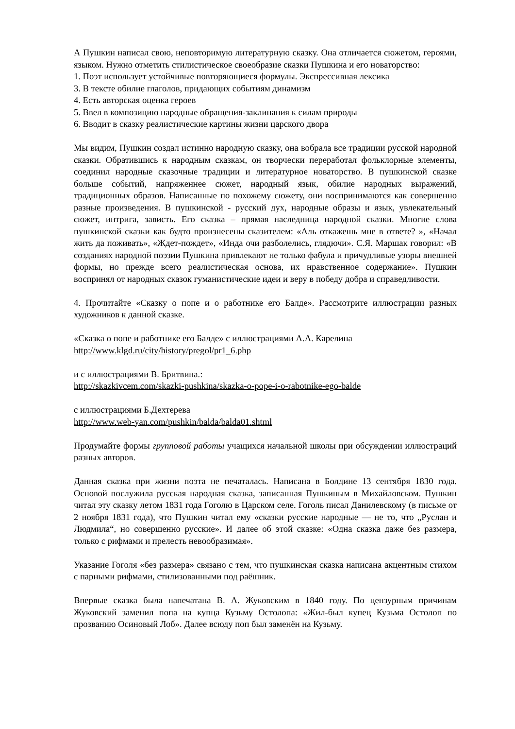А Пушкин написал свою, неповторимую литературную сказку. Она отличается сюжетом, героями, языком. Нужно отметить стилистическое своеобразие сказки Пушкина и его новаторство:
1. Поэт использует устойчивые повторяющиеся формулы. Экспрессивная лексика
3. В тексте обилие глаголов, придающих событиям динамизм
4. Есть авторская оценка героев
5. Ввел в композицию народные обращения-заклинания к силам природы
6. Вводит в сказку реалистические картины жизни царского двора
Мы видим, Пушкин создал истинно народную сказку, она вобрала все традиции русской народной сказки. Обратившись к народным сказкам, он творчески переработал фольклорные элементы, соединил народные сказочные традиции и литературное новаторство. В пушкинской сказке больше событий, напряженнее сюжет, народный язык, обилие народных выражений, традиционных образов. Написанные по похожему сюжету, они воспринимаются как совершенно разные произведения. В пушкинской - русский дух, народные образы и язык, увлекательный сюжет, интрига, зависть. Его сказка – прямая наследница народной сказки. Многие слова пушкинской сказки как будто произнесены сказителем: «Аль откажешь мне в ответе? », «Начал жить да поживать», «Ждет-пождет», «Инда очи разболелись, глядючи». С.Я. Маршак говорил: «В созданиях народной поэзии Пушкина привлекают не только фабула и причудливые узоры внешней формы, но прежде всего реалистическая основа, их нравственное содержание». Пушкин воспринял от народных сказок гуманистические идеи и веру в победу добра и справедливости.
4. Прочитайте «Сказку о попе и о работнике его Балде». Рассмотрите иллюстрации разных художников к данной сказке.
«Сказка о попе и работнике его Балде» с иллюстрациями А.А. Карелина
http://www.klgd.ru/city/history/pregol/pr1_6.php
и с иллюстрациями В. Бритвина.:
http://skazkivcem.com/skazki-pushkina/skazka-o-pope-i-o-rabotnike-ego-balde
с иллюстрациями Б.Дехтерева
http://www.web-yan.com/pushkin/balda/balda01.shtml
Продумайте формы групповой работы учащихся начальной школы при обсуждении иллюстраций разных авторов.
Данная сказка при жизни поэта не печаталась. Написана в Болдине 13 сентября 1830 года. Основой послужила русская народная сказка, записанная Пушкиным в Михайловском. Пушкин читал эту сказку летом 1831 года Гоголю в Царском селе. Гоголь писал Данилевскому (в письме от 2 ноября 1831 года), что Пушкин читал ему «сказки русские народные — не то, что „Руслан и Людмила“, но совершенно русские». И далее об этой сказке: «Одна сказка даже без размера, только с рифмами и прелесть невообразимая».
Указание Гоголя «без размера» связано с тем, что пушкинская сказка написана акцентным стихом с парными рифмами, стилизованными под раёшник.
Впервые сказка была напечатана В. А. Жуковским в 1840 году. По цензурным причинам Жуковский заменил попа на купца Кузьму Остолопа: «Жил-был купец Кузьма Остолоп по прозванию Осиновый Лоб». Далее всюду поп был заменён на Кузьму.